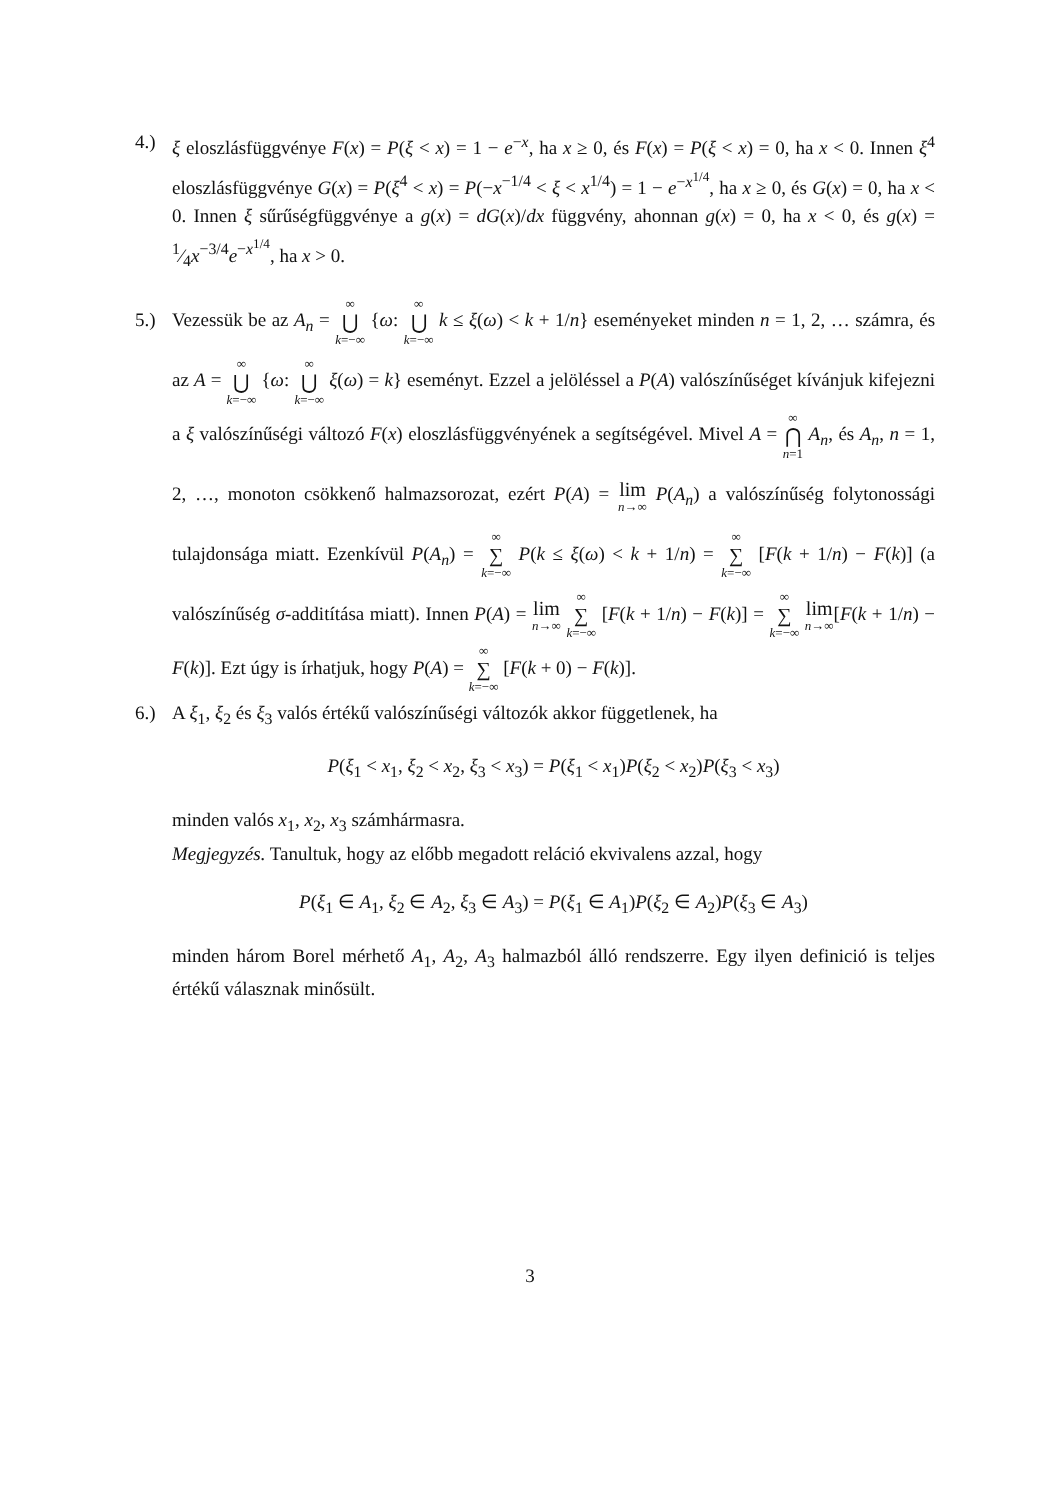4.) ξ eloszlásfüggvénye F(x) = P(ξ < x) = 1 − e<sup>−x</sup>, ha x ≥ 0, és F(x) = P(ξ < x) = 0, ha x < 0. Innen ξ<sup>4</sup> eloszlásfüggvénye G(x) = P(ξ<sup>4</sup> < x) = P(−x<sup>−1/4</sup> < ξ < x<sup>1/4</sup>) = 1 − e<sup>−x<sup>1/4</sup></sup>, ha x ≥ 0, és G(x) = 0, ha x < 0. Innen ξ sűrűségfüggvénye a g(x) = dG(x)/dx függvény, ahonnan g(x) = 0, ha x < 0, és g(x) = 1⁄4x<sup>−3/4</sup>e<sup>−x<sup>1/4</sup></sup>, ha x > 0.
5.) Vezessük be az A<sub>n</sub> = ∞ ⋃ k=−∞ {ω: ∞ ⋃ k=−∞ k ≤ ξ(ω) < k + 1/n} eseményeket minden n = 1, 2, … számra, és az A = ∞ ⋃ k=−∞ {ω: ∞ ⋃ k=−∞ ξ(ω) = k} eseményt. Ezzel a jelöléssel a P(A) valószínűséget kívánjuk kifejezni a ξ valószínűségi változó F(x) eloszlásfüggvényének a segítségével. Mivel A = ∞ ⋂ n=1 A<sub>n</sub>, és A<sub>n</sub>, n = 1, 2, …, monoton csökkenő halmazsorozat, ezért P(A) = lim n→∞ P(A<sub>n</sub>) a valószínűség folytonossági tulajdonsága miatt. Ezenkívül P(A<sub>n</sub>) = ∞ ∑ k=−∞ P(k ≤ ξ(ω) < k + 1/n) = ∞ ∑ k=−∞ [F(k + 1/n) − F(k)] (a valószínűség σ-additítása miatt). Innen P(A) = lim n→∞ ∞ ∑ k=−∞ [F(k + 1/n) − F(k)] = ∞ ∑ k=−∞ lim n→∞[F(k + 1/n) − F(k)]. Ezt úgy is írhatjuk, hogy P(A) = ∞ ∑ k=−∞ [F(k + 0) − F(k)].
6.) A ξ<sub>1</sub>, ξ<sub>2</sub> és ξ<sub>3</sub> valós értékű valószínűségi változók akkor függetlenek, ha
P(ξ<sub>1</sub> < x<sub>1</sub>, ξ<sub>2</sub> < x<sub>2</sub>, ξ<sub>3</sub> < x<sub>3</sub>) = P(ξ<sub>1</sub> < x<sub>1</sub>)P(ξ<sub>2</sub> < x<sub>2</sub>)P(ξ<sub>3</sub> < x<sub>3</sub>)
minden valós x<sub>1</sub>, x<sub>2</sub>, x<sub>3</sub> számhármasra.
Megjegyzés. Tanultuk, hogy az előbb megadott reláció ekvivalens azzal, hogy
P(ξ<sub>1</sub> ∈ A<sub>1</sub>, ξ<sub>2</sub> ∈ A<sub>2</sub>, ξ<sub>3</sub> ∈ A<sub>3</sub>) = P(ξ<sub>1</sub> ∈ A<sub>1</sub>)P(ξ<sub>2</sub> ∈ A<sub>2</sub>)P(ξ<sub>3</sub> ∈ A<sub>3</sub>)
minden három Borel mérhető A<sub>1</sub>, A<sub>2</sub>, A<sub>3</sub> halmazból álló rendszerre. Egy ilyen definició is teljes értékű válasznak minősült.
3